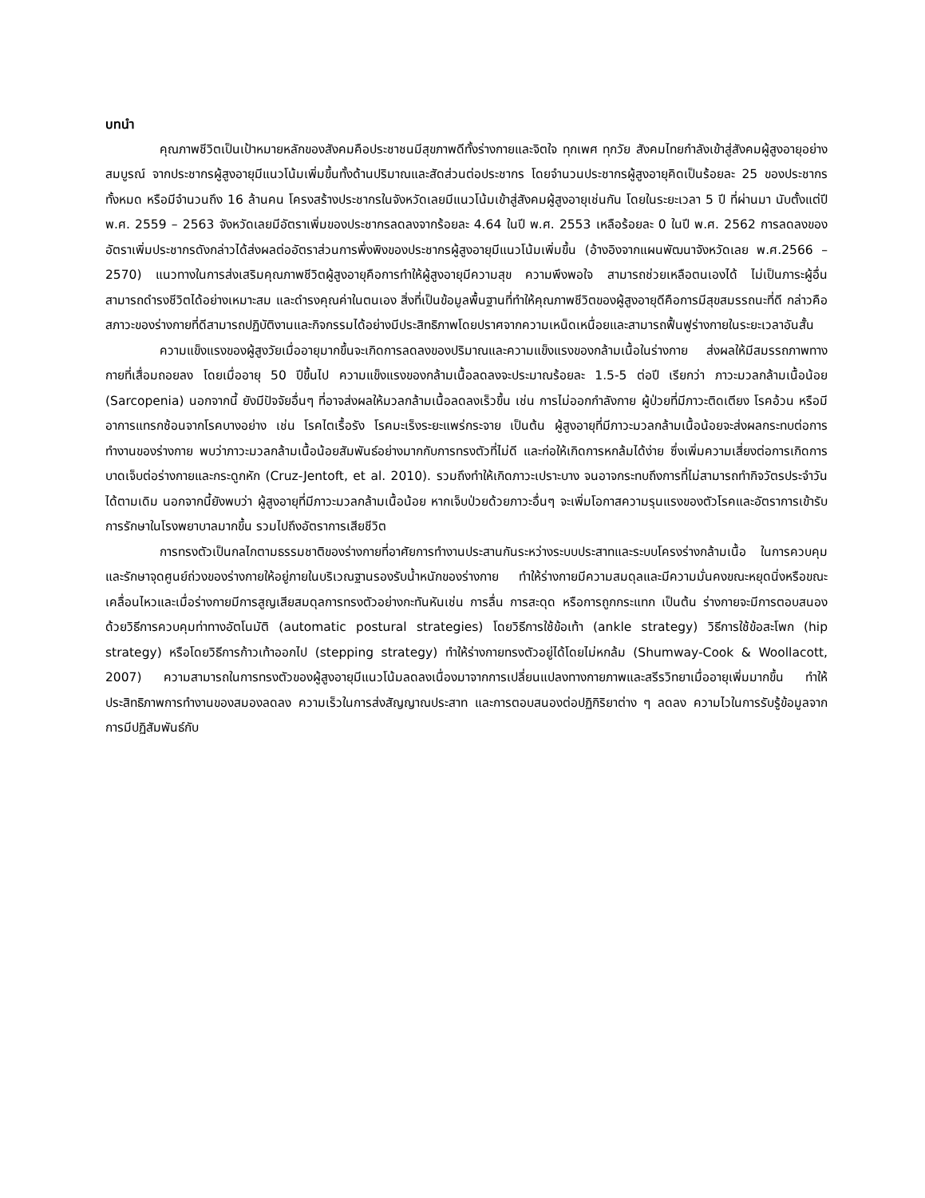บทนำ
คุณภาพชีวิตเป็นเป้าหมายหลักของสังคมคือประชาชนมีสุขภาพดีทั้งร่างกายและจิตใจ ทุกเพศ ทุกวัย สังคมไทยกำลังเข้าสู่สังคมผู้สูงอายุอย่างสมบูรณ์ จากประชากรผู้สูงอายุมีแนวโน้มเพิ่มขึ้นทั้งด้านปริมาณและสัดส่วนต่อประชากร โดยจำนวนประชากรผู้สูงอายุคิดเป็นร้อยละ 25 ของประชากรทั้งหมด หรือมีจำนวนถึง 16 ล้านคน โครงสร้างประชากรในจังหวัดเลยมีแนวโน้มเข้าสู่สังคมผู้สูงอายุเช่นกัน โดยในระยะเวลา 5 ปี ที่ผ่านมา นับตั้งแต่ปี พ.ศ. 2559 – 2563 จังหวัดเลยมีอัตราเพิ่มของประชากรลดลงจากร้อยละ 4.64 ในปี พ.ศ. 2553 เหลือร้อยละ 0 ในปี พ.ศ. 2562 การลดลงของอัตราเพิ่มประชากรดังกล่าวได้ส่งผลต่ออัตราส่วนการพึ่งพิงของประชากรผู้สูงอายุมีแนวโน้มเพิ่มขึ้น (อ้างอิงจากแผนพัฒนาจังหวัดเลย พ.ศ.2566 – 2570) แนวทางในการส่งเสริมคุณภาพชีวิตผู้สูงอายุคือการทำให้ผู้สูงอายุมีความสุข ความพึงพอใจ สามารถช่วยเหลือตนเองได้ ไม่เป็นภาระผู้อื่น สามารถดำรงชีวิตได้อย่างเหมาะสม และดำรงคุณค่าในตนเอง สิ่งที่เป็นข้อมูลพื้นฐานที่ทำให้คุณภาพชีวิตของผู้สูงอายุดีคือการมีสุขสมรรถนะที่ดี กล่าวคือ สภาวะของร่างกายที่ดีสามารถปฏิบัติงานและกิจกรรมได้อย่างมีประสิทธิภาพโดยปราศจากความเหน็ดเหนื่อยและสามารถฟื้นฟูร่างกายในระยะเวลาอันสั้น
ความแข็งแรงของผู้สูงวัยเมื่ออายุมากขึ้นจะเกิดการลดลงของปริมาณและความแข็งแรงของกล้ามเนื้อในร่างกาย ส่งผลให้มีสมรรถภาพทางกายที่เสื่อมถอยลง โดยเมื่ออายุ 50 ปีขึ้นไป ความแข็งแรงของกล้ามเนื้อลดลงจะประมาณร้อยละ 1.5-5 ต่อปี เรียกว่า ภาวะมวลกล้ามเนื้อน้อย (Sarcopenia) นอกจากนี้ ยังมีปัจจัยอื่นๆ ที่อาจส่งผลให้มวลกล้ามเนื้อลดลงเร็วขึ้น เช่น การไม่ออกกำลังกาย ผู้ป่วยที่มีภาวะติดเตียง โรคอ้วน หรือมีอาการแทรกซ้อนจากโรคบางอย่าง เช่น โรคไตเรื้อรัง โรคมะเร็งระยะแพร่กระจาย เป็นต้น ผู้สูงอายุที่มีภาวะมวลกล้ามเนื้อน้อยจะส่งผลกระทบต่อการทำงานของร่างกาย พบว่าภาวะมวลกล้ามเนื้อน้อยสัมพันธ์อย่างมากกับการทรงตัวที่ไม่ดี และก่อให้เกิดการหกล้มได้ง่าย ซึ่งเพิ่มความเสี่ยงต่อการเกิดการบาดเจ็บต่อร่างกายและกระดูกหัก (Cruz-Jentoft, et al. 2010). รวมถึงทำให้เกิดภาวะเปราะบาง จนอาจกระทบถึงการที่ไม่สามารถทำกิจวัตรประจำวันได้ตามเดิม นอกจากนี้ยังพบว่า ผู้สูงอายุที่มีภาวะมวลกล้ามเนื้อน้อย หากเจ็บป่วยด้วยภาวะอื่นๆ จะเพิ่มโอกาสความรุนแรงของตัวโรคและอัตราการเข้ารับการรักษาในโรงพยาบาลมากขึ้น รวมไปถึงอัตราการเสียชีวิต
การทรงตัวเป็นกลไกตามธรรมชาติของร่างกายที่อาศัยการทำงานประสานกันระหว่างระบบประสาทและระบบโครงร่างกล้ามเนื้อ ในการควบคุมและรักษาจุดศูนย์ถ่วงของร่างกายให้อยู่ภายในบริเวณฐานรองรับน้ำหนักของร่างกาย ทำให้ร่างกายมีความสมดุลและมีความมั่นคงขณะหยุดนิ่งหรือขณะเคลื่อนไหวและเมื่อร่างกายมีการสูญเสียสมดุลการทรงตัวอย่างกะทันหันเช่น การลื่น การสะดุด หรือการถูกกระแทก เป็นต้น ร่างกายจะมีการตอบสนองด้วยวิธีการควบคุมท่าทางอัตโนมัติ (automatic postural strategies) โดยวิธีการใช้ข้อเท้า (ankle strategy) วิธีการใช้ข้อสะโพก (hip strategy) หรือโดยวิธีการก้าวเท้าออกไป (stepping strategy) ทำให้ร่างกายทรงตัวอยู่ได้โดยไม่หกล้ม (Shumway-Cook & Woollacott, 2007) ความสามารถในการทรงตัวของผู้สูงอายุมีแนวโน้มลดลงเนื่องมาจากการเปลี่ยนแปลงทางกายภาพและสรีรวิทยาเมื่ออายุเพิ่มมากขึ้น ทำให้ประสิทธิภาพการทำงานของสมองลดลง ความเร็วในการส่งสัญญาณประสาท และการตอบสนองต่อปฏิกิริยาต่าง ๆ ลดลง ความไวในการรับรู้ข้อมูลจากการมีปฏิสัมพันธ์กับ